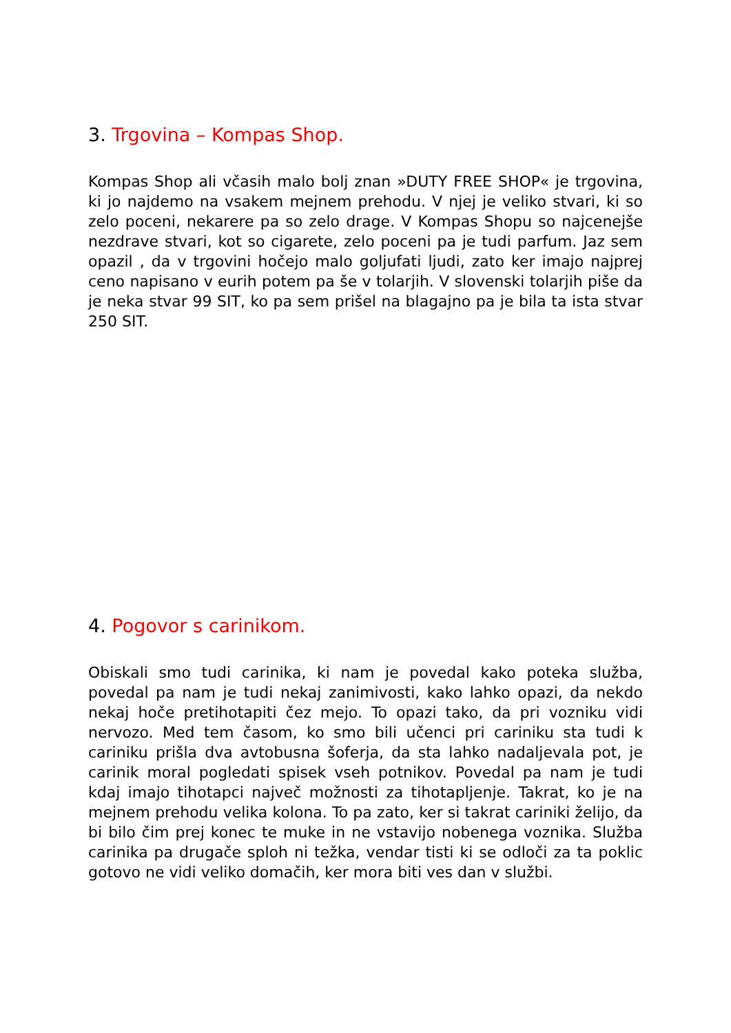3. Trgovina – Kompas Shop.
Kompas Shop ali včasih malo bolj znan »DUTY FREE SHOP« je trgovina, ki jo najdemo na vsakem mejnem prehodu. V njej je veliko stvari, ki so zelo poceni, nekarere pa so zelo drage. V Kompas Shopu so najcenejše nezdrave stvari, kot so cigarete, zelo poceni pa je tudi parfum. Jaz sem opazil , da v trgovini hočejo malo goljufati ljudi, zato ker imajo najprej ceno napisano v eurih potem pa še v tolarjih. V slovenski tolarjih piše da je neka stvar 99 SIT, ko pa sem prišel na blagajno pa je bila ta ista stvar 250 SIT.
4. Pogovor s carinikom.
Obiskali smo tudi carinika, ki nam je povedal kako poteka služba, povedal pa nam je tudi nekaj zanimivosti, kako lahko opazi, da nekdo nekaj hoče pretihotapiti čez mejo. To opazi tako, da pri vozniku vidi nervozo. Med tem časom, ko smo bili učenci pri cariniku sta tudi k cariniku prišla dva avtobusna šoferja, da sta lahko nadaljevala pot, je carinik moral pogledati spisek vseh potnikov. Povedal pa nam je tudi kdaj imajo tihotapci največ možnosti za tihotapljenje. Takrat, ko je na mejnem prehodu velika kolona. To pa zato, ker si takrat cariniki želijo, da bi bilo čim prej konec te muke in ne vstavijo nobenega voznika. Služba carinika pa drugače sploh ni težka, vendar tisti ki se odloči za ta poklic gotovo ne vidi veliko domačih, ker mora biti ves dan v službi.